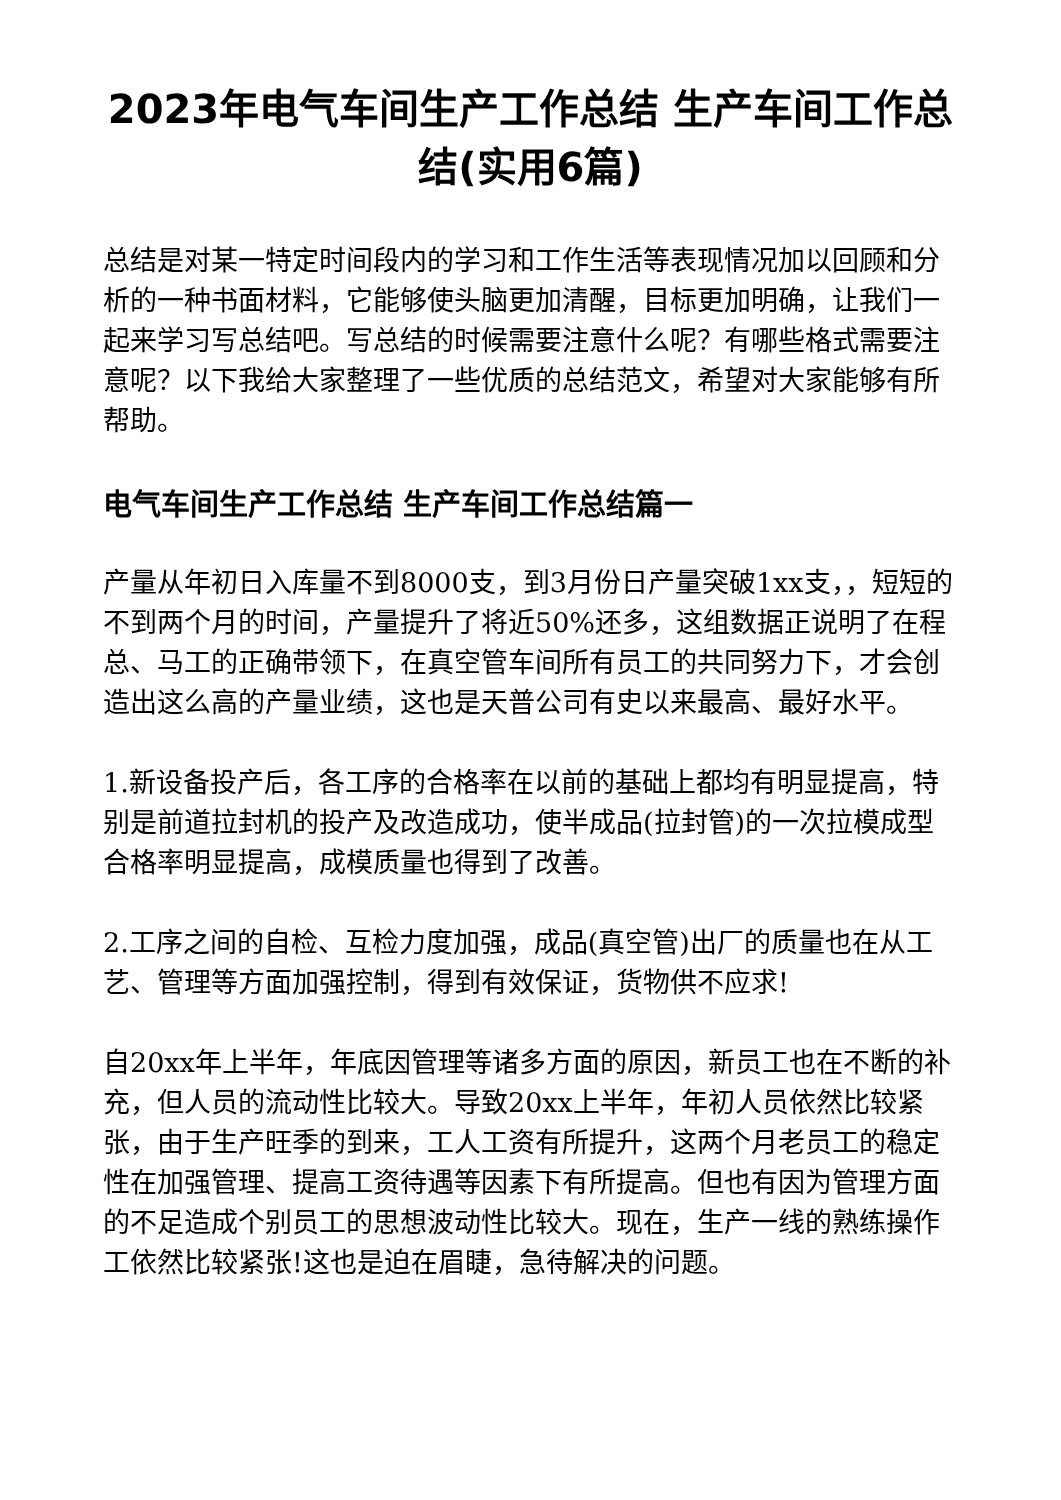2023年电气车间生产工作总结 生产车间工作总结(实用6篇)
总结是对某一特定时间段内的学习和工作生活等表现情况加以回顾和分析的一种书面材料，它能够使头脑更加清醒，目标更加明确，让我们一起来学习写总结吧。写总结的时候需要注意什么呢？有哪些格式需要注意呢？以下我给大家整理了一些优质的总结范文，希望对大家能够有所帮助。
电气车间生产工作总结 生产车间工作总结篇一
产量从年初日入库量不到8000支，到3月份日产量突破1xx支，，短短的不到两个月的时间，产量提升了将近50%还多，这组数据正说明了在程总、马工的正确带领下，在真空管车间所有员工的共同努力下，才会创造出这么高的产量业绩，这也是天普公司有史以来最高、最好水平。
1.新设备投产后，各工序的合格率在以前的基础上都均有明显提高，特别是前道拉封机的投产及改造成功，使半成品(拉封管)的一次拉模成型合格率明显提高，成模质量也得到了改善。
2.工序之间的自检、互检力度加强，成品(真空管)出厂的质量也在从工艺、管理等方面加强控制，得到有效保证，货物供不应求!
自20xx年上半年，年底因管理等诸多方面的原因，新员工也在不断的补充，但人员的流动性比较大。导致20xx上半年，年初人员依然比较紧张，由于生产旺季的到来，工人工资有所提升，这两个月老员工的稳定性在加强管理、提高工资待遇等因素下有所提高。但也有因为管理方面的不足造成个别员工的思想波动性比较大。现在，生产一线的熟练操作工依然比较紧张!这也是迫在眉睫，急待解决的问题。